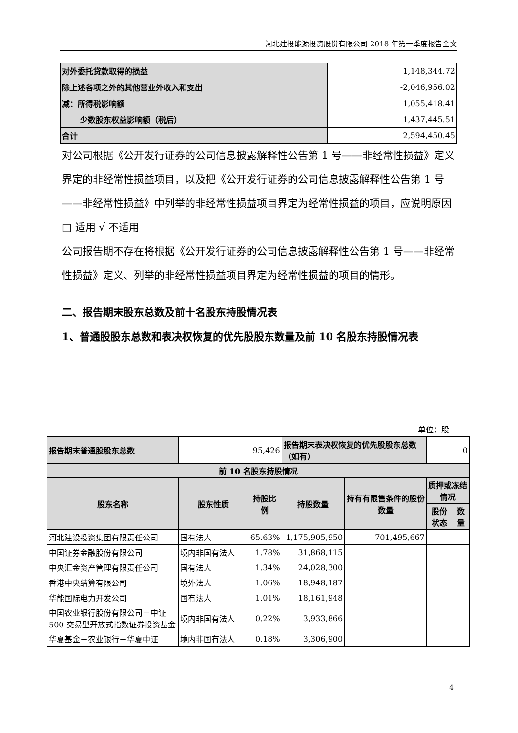河北建投能源投资股份有限公司 2018 年第一季度报告全文
| 对外委托贷款取得的损益 | 1,148,344.72 |
| 除上述各项之外的其他营业外收入和支出 | -2,046,956.02 |
| 减：所得税影响额 | 1,055,418.41 |
| 少数股东权益影响额（税后） | 1,437,445.51 |
| 合计 | 2,594,450.45 |
对公司根据《公开发行证券的公司信息披露解释性公告第 1 号——非经常性损益》定义界定的非经常性损益项目，以及把《公开发行证券的公司信息披露解释性公告第 1 号——非经常性损益》中列举的非经常性损益项目界定为经常性损益的项目，应说明原因
□ 适用 √ 不适用
公司报告期不存在将根据《公开发行证券的公司信息披露解释性公告第 1 号——非经常性损益》定义、列举的非经常性损益项目界定为经常性损益的项目的情形。
二、报告期末股东总数及前十名股东持股情况表
1、普通股股东总数和表决权恢复的优先股股东数量及前 10 名股东持股情况表
单位：股
| 报告期末普通股股东总数 | 95,426 | | 报告期末表决权恢复的优先股股东总数（如有） | | 0 | |
| 前 10 名股东持股情况 | | | | | | |
| 股东名称 | 股东性质 | 持股比例 | 持股数量 | 持有有限售条件的股份数量 | 质押或冻结情况 | |
| | | | | | 股份状态 | 数量 |
| 河北建设投资集团有限责任公司 | 国有法人 | 65.63% | 1,175,905,950 | 701,495,667 | | |
| 中国证券金融股份有限公司 | 境内非国有法人 | 1.78% | 31,868,115 | | | |
| 中央汇金资产管理有限责任公司 | 国有法人 | 1.34% | 24,028,300 | | | |
| 香港中央结算有限公司 | 境外法人 | 1.06% | 18,948,187 | | | |
| 华能国际电力开发公司 | 国有法人 | 1.01% | 18,161,948 | | | |
| 中国农业银行股份有限公司－中证 500 交易型开放式指数证券投资基金 | 境内非国有法人 | 0.22% | 3,933,866 | | | |
| 华夏基金－农业银行－华夏中证 | 境内非国有法人 | 0.18% | 3,306,900 | | | |
4